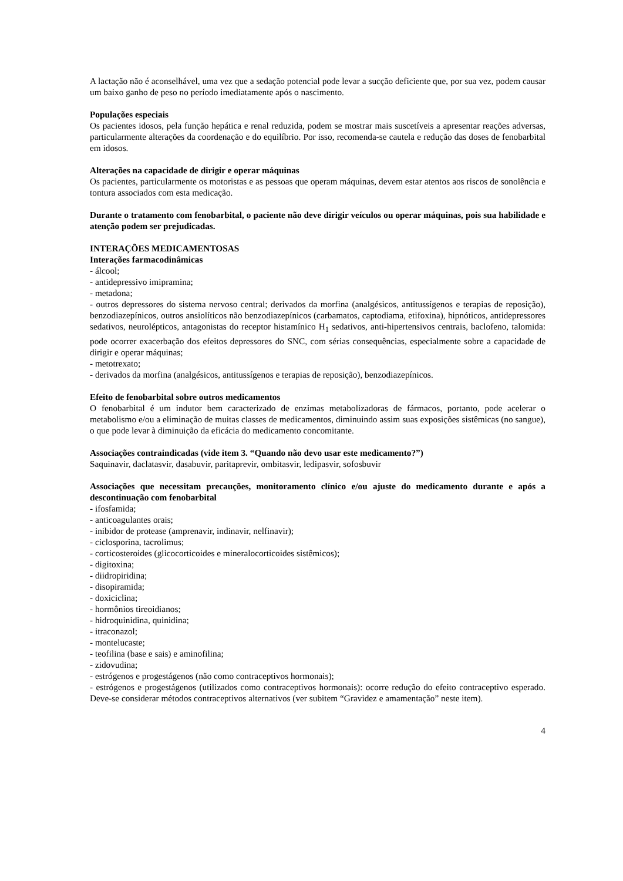A lactação não é aconselhável, uma vez que a sedação potencial pode levar a sucção deficiente que, por sua vez, podem causar um baixo ganho de peso no período imediatamente após o nascimento.
Populações especiais
Os pacientes idosos, pela função hepática e renal reduzida, podem se mostrar mais suscetíveis a apresentar reações adversas, particularmente alterações da coordenação e do equilíbrio. Por isso, recomenda-se cautela e redução das doses de fenobarbital em idosos.
Alterações na capacidade de dirigir e operar máquinas
Os pacientes, particularmente os motoristas e as pessoas que operam máquinas, devem estar atentos aos riscos de sonolência e tontura associados com esta medicação.
Durante o tratamento com fenobarbital, o paciente não deve dirigir veículos ou operar máquinas, pois sua habilidade e atenção podem ser prejudicadas.
INTERAÇÕES MEDICAMENTOSAS
Interações farmacodinâmicas
- álcool;
- antidepressivo imipramina;
- metadona;
- outros depressores do sistema nervoso central; derivados da morfina (analgésicos, antitussígenos e terapias de reposição), benzodiazepínicos, outros ansiolíticos não benzodiazepínicos (carbamatos, captodiama, etifoxina), hipnóticos, antidepressores sedativos, neurolépticos, antagonistas do receptor histamínico H<sub>1</sub> sedativos, anti-hipertensivos centrais, baclofeno, talomida: pode ocorrer exacerbação dos efeitos depressores do SNC, com sérias consequências, especialmente sobre a capacidade de dirigir e operar máquinas;
- metotrexato;
- derivados da morfina (analgésicos, antitussígenos e terapias de reposição), benzodiazepínicos.
Efeito de fenobarbital sobre outros medicamentos
O fenobarbital é um indutor bem caracterizado de enzimas metabolizadoras de fármacos, portanto, pode acelerar o metabolismo e/ou a eliminação de muitas classes de medicamentos, diminuindo assim suas exposições sistêmicas (no sangue), o que pode levar à diminuição da eficácia do medicamento concomitante.
Associações contraindicadas (vide item 3. “Quando não devo usar este medicamento?”)
Saquinavir, daclatasvir, dasabuvir, paritaprevir, ombitasvir, ledipasvir, sofosbuvir
Associações que necessitam precauções, monitoramento clínico e/ou ajuste do medicamento durante e após a descontinuação com fenobarbital
- ifosfamida;
- anticoagulantes orais;
- inibidor de protease (amprenavir, indinavir, nelfinavir);
- ciclosporina, tacrolimus;
- corticosteroides (glicocorticoides e mineralocorticoides sistêmicos);
- digitoxina;
- diidropiridina;
- disopiramida;
- doxiciclina;
- hormônios tireoidianos;
- hidroquinidina, quinidina;
- itraconazol;
- montelucaste;
- teofilina (base e sais) e aminofilina;
- zidovudina;
- estrógenos e progestágenos (não como contraceptivos hormonais);
- estrógenos e progestágenos (utilizados como contraceptivos hormonais): ocorre redução do efeito contraceptivo esperado. Deve-se considerar métodos contraceptivos alternativos (ver subitem “Gravidez e amamentação” neste item).
4